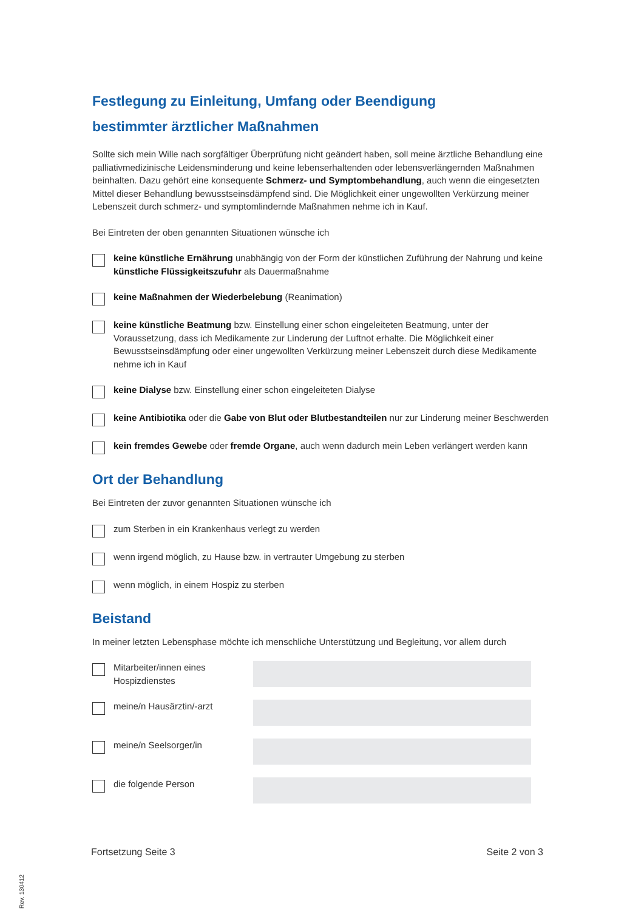Festlegung zu Einleitung, Umfang oder Beendigung
bestimmter ärztlicher Maßnahmen
Sollte sich mein Wille nach sorgfältiger Überprüfung nicht geändert haben, soll meine ärztliche Behandlung eine palliativmedizinische Leidensminderung und keine lebenserhaltenden oder lebensverlängernden Maßnahmen beinhalten. Dazu gehört eine konsequente Schmerz- und Symptombehandlung, auch wenn die eingesetzten Mittel dieser Behandlung bewusstseinsdämpfend sind. Die Möglichkeit einer ungewollten Verkürzung meiner Lebenszeit durch schmerz- und symptomlindernde Maßnahmen nehme ich in Kauf.
Bei Eintreten der oben genannten Situationen wünsche ich
keine künstliche Ernährung unabhängig von der Form der künstlichen Zuführung der Nahrung und keine künstliche Flüssigkeitszufuhr als Dauermaßnahme
keine Maßnahmen der Wiederbelebung (Reanimation)
keine künstliche Beatmung bzw. Einstellung einer schon eingeleiteten Beatmung, unter der Voraussetzung, dass ich Medikamente zur Linderung der Luftnot erhalte. Die Möglichkeit einer Bewusstseinsdämpfung oder einer ungewollten Verkürzung meiner Lebenszeit durch diese Medikamente nehme ich in Kauf
keine Dialyse bzw. Einstellung einer schon eingeleiteten Dialyse
keine Antibiotika oder die Gabe von Blut oder Blutbestandteilen nur zur Linderung meiner Beschwerden
kein fremdes Gewebe oder fremde Organe, auch wenn dadurch mein Leben verlängert werden kann
Ort der Behandlung
Bei Eintreten der zuvor genannten Situationen wünsche ich
zum Sterben in ein Krankenhaus verlegt zu werden
wenn irgend möglich, zu Hause bzw. in vertrauter Umgebung zu sterben
wenn möglich, in einem Hospiz zu sterben
Beistand
In meiner letzten Lebensphase möchte ich menschliche Unterstützung und Begleitung, vor allem durch
Mitarbeiter/innen eines Hospizdienstes
meine/n Hausärztin/-arzt
meine/n Seelsorger/in
die folgende Person
Fortsetzung Seite 3 Seite 2 von 3
Rev. 130412